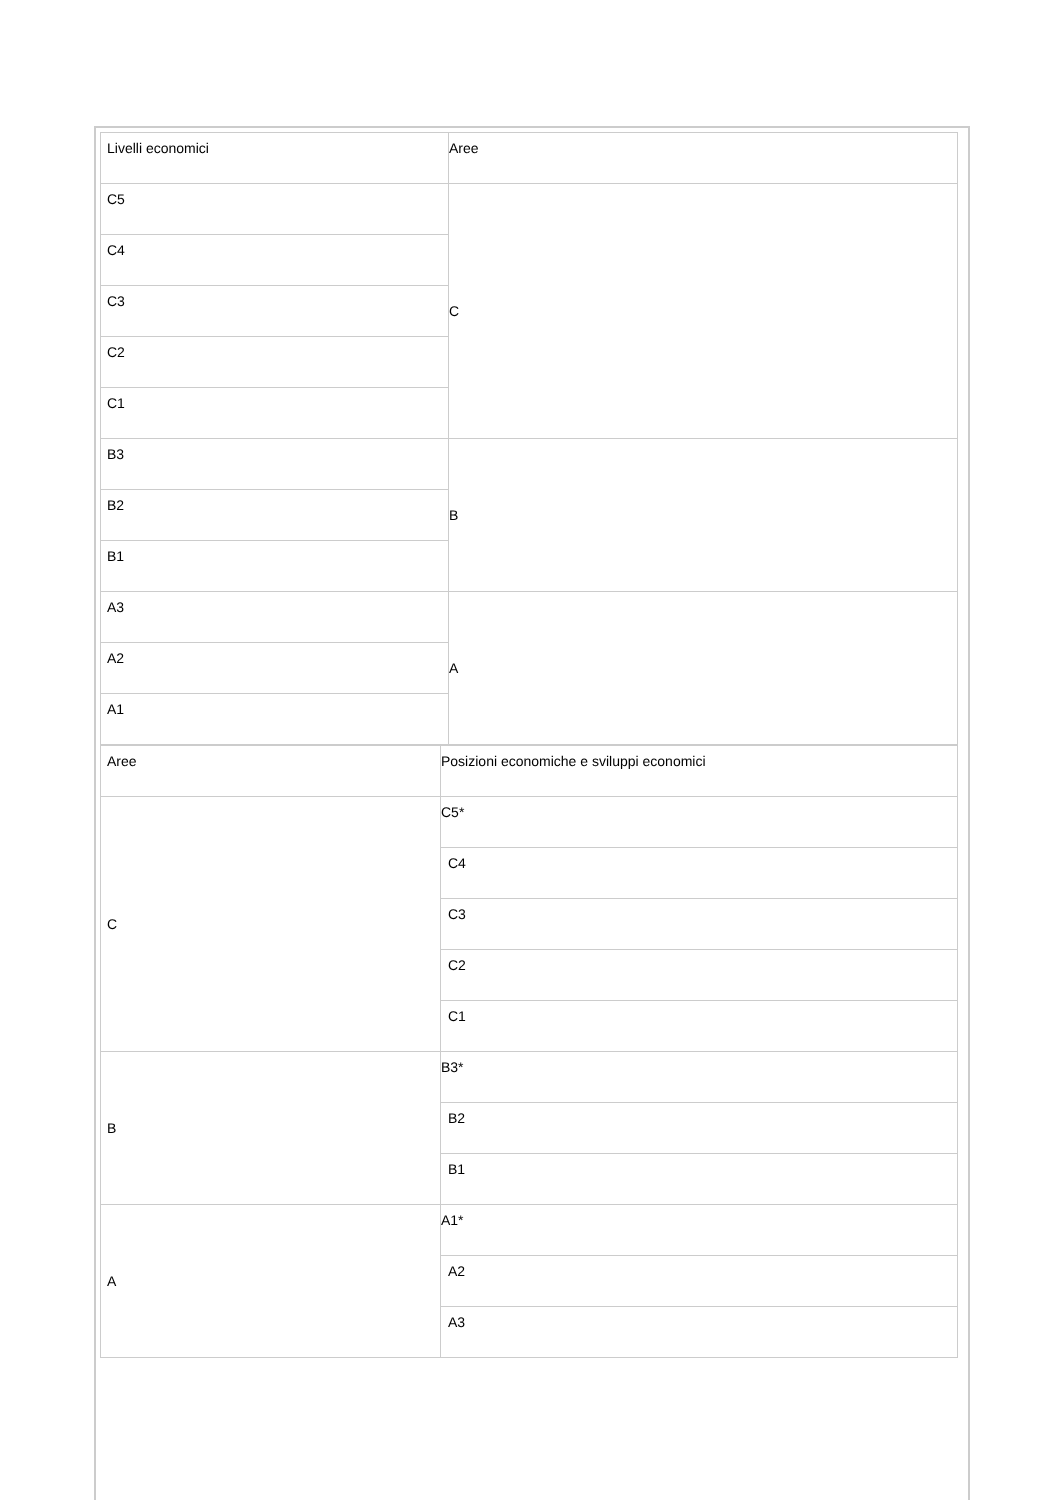| Livelli economici | Aree |
| C5 | C |
| C4 | |
| C3 | |
| C2 | |
| C1 | |
| B3 | B |
| B2 | |
| B1 | |
| A3 | A |
| A2 | |
| A1 | |
| Aree | Posizioni economiche e sviluppi economici |
| C | C5* |
| | C4 |
| | C3 |
| | C2 |
| | C1 |
| B | B3* |
| | B2 |
| | B1 |
| A | A1* |
| | A2 |
| | A3 |